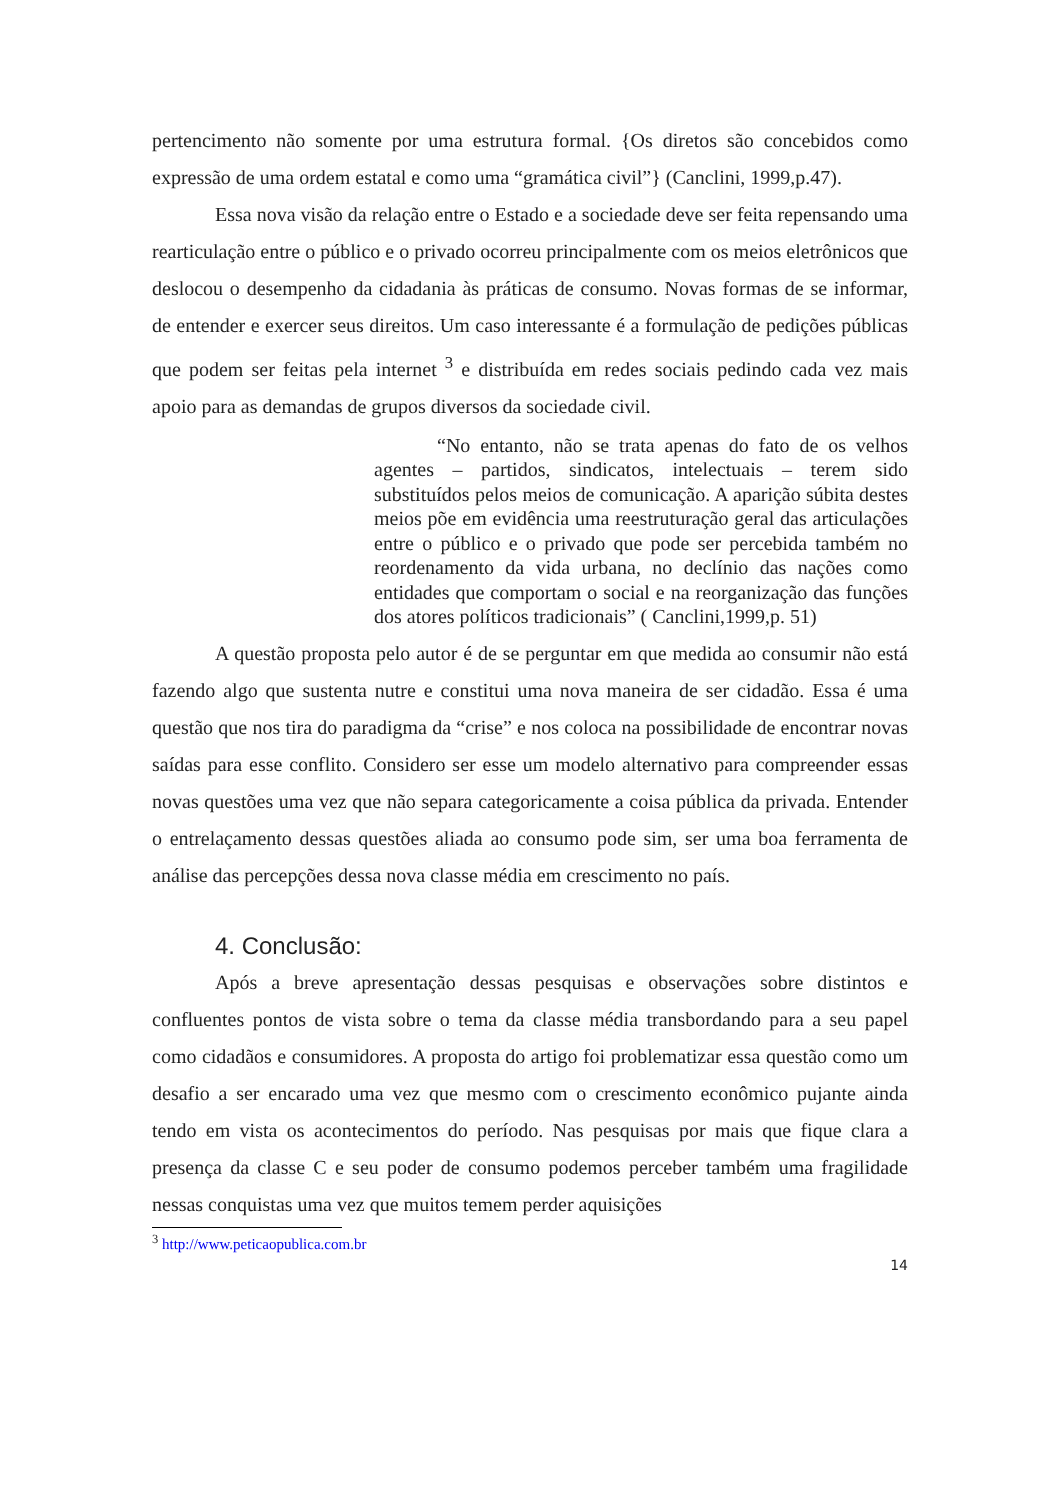pertencimento não somente por uma estrutura formal. {Os diretos são concebidos como expressão de uma ordem estatal e como uma “gramática civil”} (Canclini, 1999,p.47).
Essa nova visão da relação entre o Estado e a sociedade deve ser feita repensando uma rearticulação entre o público e o privado ocorreu principalmente com os meios eletrônicos que deslocou o desempenho da cidadania às práticas de consumo. Novas formas de se informar, de entender e exercer seus direitos. Um caso interessante é a formulação de pedições públicas que podem ser feitas pela internet <sup>3</sup> e distribuída em redes sociais pedindo cada vez mais apoio para as demandas de grupos diversos da sociedade civil.
“No entanto, não se trata apenas do fato de os velhos agentes – partidos, sindicatos, intelectuais – terem sido substituídos pelos meios de comunicação. A aparição súbita destes meios põe em evidência uma reestruturação geral das articulações entre o público e o privado que pode ser percebida também no reordenamento da vida urbana, no declínio das nações como entidades que comportam o social e na reorganização das funções dos atores políticos tradicionais” ( Canclini,1999,p. 51)
A questão proposta pelo autor é de se perguntar em que medida ao consumir não está fazendo algo que sustenta nutre e constitui uma nova maneira de ser cidadão. Essa é uma questão que nos tira do paradigma da “crise” e nos coloca na possibilidade de encontrar novas saídas para esse conflito. Considero ser esse um modelo alternativo para compreender essas novas questões uma vez que não separa categoricamente a coisa pública da privada. Entender o entrelaçamento dessas questões aliada ao consumo pode sim, ser uma boa ferramenta de análise das percepções dessa nova classe média em crescimento no país.
4. Conclusão:
Após a breve apresentação dessas pesquisas e observações sobre distintos e confluentes pontos de vista sobre o tema da classe média transbordando para a seu papel como cidadãos e consumidores. A proposta do artigo foi problematizar essa questão como um desafio a ser encarado uma vez que mesmo com o crescimento econômico pujante ainda tendo em vista os acontecimentos do período. Nas pesquisas por mais que fique clara a presença da classe C e seu poder de consumo podemos perceber também uma fragilidade nessas conquistas uma vez que muitos temem perder aquisições
<sup>3</sup> http://www.peticaopublica.com.br
14